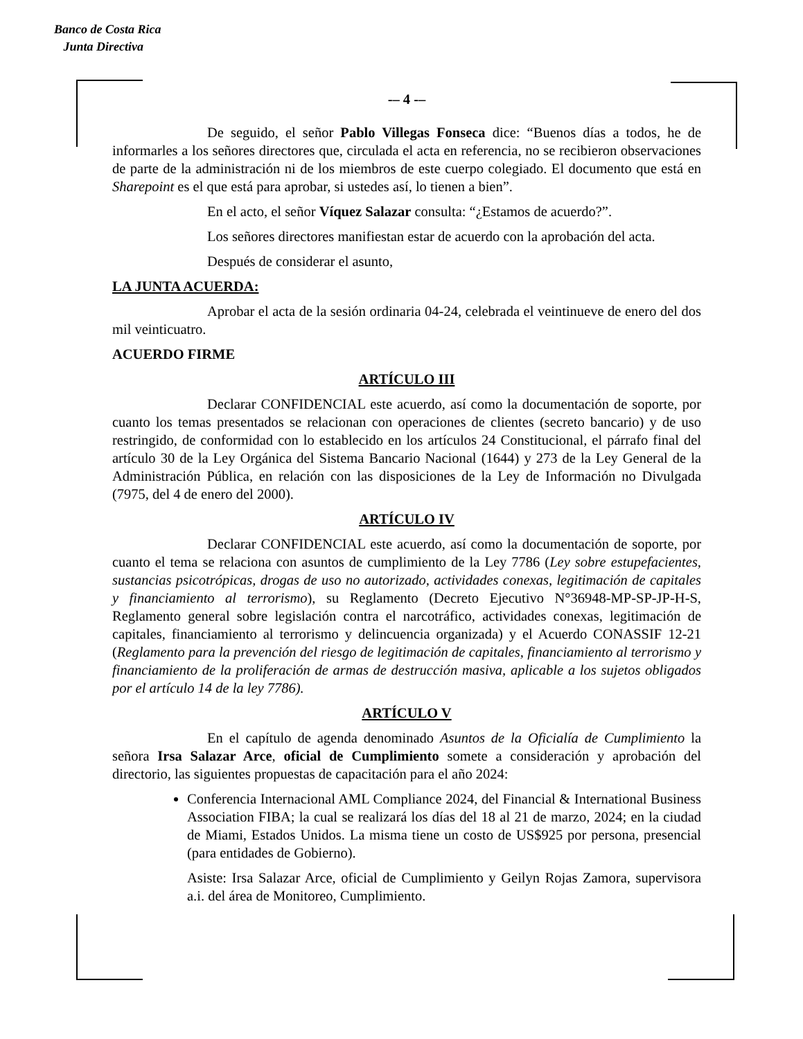Banco de Costa Rica
Junta Directiva
-– 4 -–
De seguido, el señor Pablo Villegas Fonseca dice: “Buenos días a todos, he de informarles a los señores directores que, circulada el acta en referencia, no se recibieron observaciones de parte de la administración ni de los miembros de este cuerpo colegiado. El documento que está en Sharepoint es el que está para aprobar, si ustedes así, lo tienen a bien”.
En el acto, el señor Víquez Salazar consulta: “¿Estamos de acuerdo?”.
Los señores directores manifiestan estar de acuerdo con la aprobación del acta.
Después de considerar el asunto,
LA JUNTA ACUERDA:
Aprobar el acta de la sesión ordinaria 04-24, celebrada el veintinueve de enero del dos mil veinticuatro.
ACUERDO FIRME
ARTÍCULO III
Declarar CONFIDENCIAL este acuerdo, así como la documentación de soporte, por cuanto los temas presentados se relacionan con operaciones de clientes (secreto bancario) y de uso restringido, de conformidad con lo establecido en los artículos 24 Constitucional, el párrafo final del artículo 30 de la Ley Orgánica del Sistema Bancario Nacional (1644) y 273 de la Ley General de la Administración Pública, en relación con las disposiciones de la Ley de Información no Divulgada (7975, del 4 de enero del 2000).
ARTÍCULO IV
Declarar CONFIDENCIAL este acuerdo, así como la documentación de soporte, por cuanto el tema se relaciona con asuntos de cumplimiento de la Ley 7786 (Ley sobre estupefacientes, sustancias psicotrópicas, drogas de uso no autorizado, actividades conexas, legitimación de capitales y financiamiento al terrorismo), su Reglamento (Decreto Ejecutivo N°36948-MP-SP-JP-H-S, Reglamento general sobre legislación contra el narcotráfico, actividades conexas, legitimación de capitales, financiamiento al terrorismo y delincuencia organizada) y el Acuerdo CONASSIF 12-21 (Reglamento para la prevención del riesgo de legitimación de capitales, financiamiento al terrorismo y financiamiento de la proliferación de armas de destrucción masiva, aplicable a los sujetos obligados por el artículo 14 de la ley 7786).
ARTÍCULO V
En el capítulo de agenda denominado Asuntos de la Oficialía de Cumplimiento la señora Irsa Salazar Arce, oficial de Cumplimiento somete a consideración y aprobación del directorio, las siguientes propuestas de capacitación para el año 2024:
Conferencia Internacional AML Compliance 2024, del Financial & International Business Association FIBA; la cual se realizará los días del 18 al 21 de marzo, 2024; en la ciudad de Miami, Estados Unidos. La misma tiene un costo de US$925 por persona, presencial (para entidades de Gobierno).
Asiste: Irsa Salazar Arce, oficial de Cumplimiento y Geilyn Rojas Zamora, supervisora a.i. del área de Monitoreo, Cumplimiento.